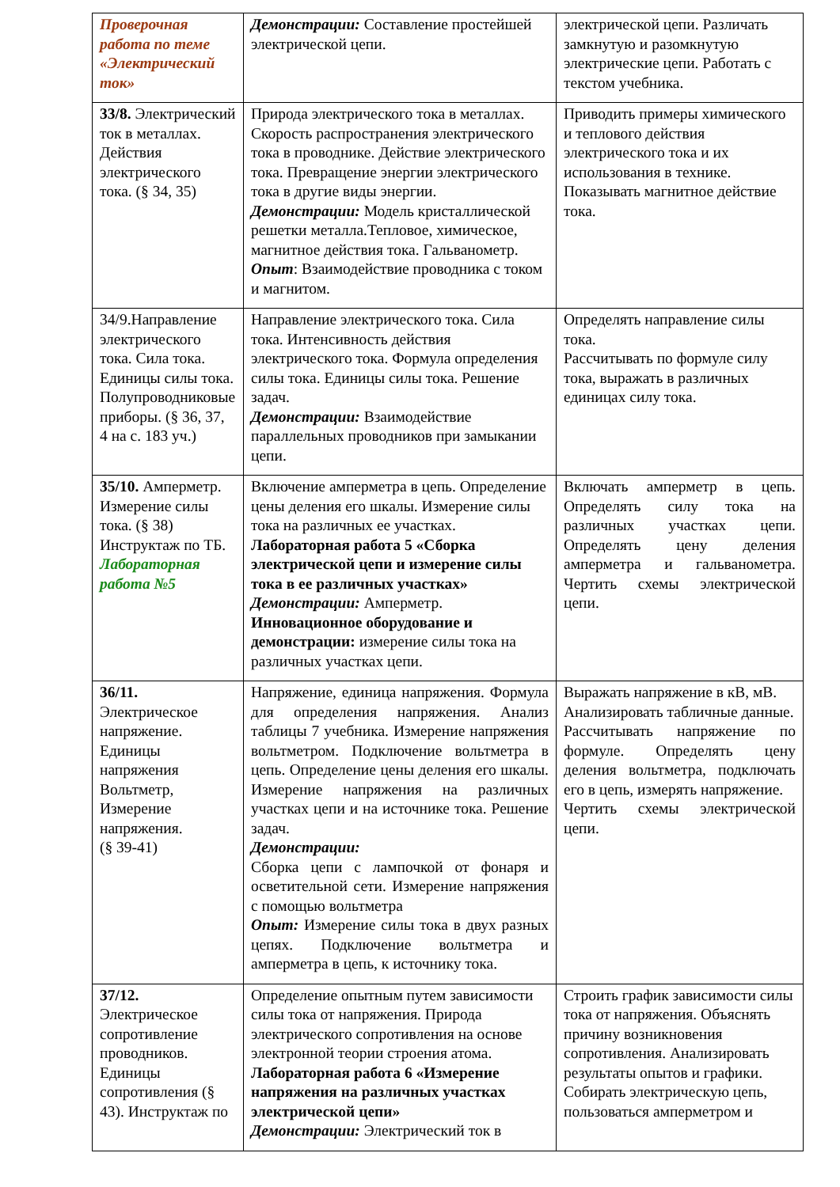| Проверочная работа по теме «Электрический ток» | Демонстрации: Составление простейшей электрической цепи. | электрической цепи. Различать замкнутую и разомкнутую электрические цепи. Работать с текстом учебника. |
| 33/8. Электрический ток в металлах. Действия электрического тока. (§ 34, 35) | Природа электрического тока в металлах. Скорость распространения электрического тока в проводнике. Действие электрического тока. Превращение энергии электрического тока в другие виды энергии. Демонстрации: Модель кристаллической решетки металла.Тепловое, химическое, магнитное действия тока. Гальванометр. Опыт : Взаимодействие проводника с током и магнитом. | Приводить примеры химического и теплового действия электрического тока и их использования в технике. Показывать магнитное действие тока. |
| 34/9.Направление электрического тока. Сила тока. Единицы силы тока. Полупроводниковые приборы. (§ 36, 37, 4 на с. 183 уч.) | Направление электрического тока. Сила тока. Интенсивность действия электрического тока. Формула определения силы тока. Единицы силы тока. Решение задач. Демонстрации: Взаимодействие параллельных проводников при замыкании цепи. | Определять направление силы тока. Рассчитывать по формуле силу тока, выражать в различных единицах силу тока. |
| 35/10. Амперметр. Измерение силы тока. (§ 38) Инструктаж по ТБ. Лабораторная работа №5 | Включение амперметра в цепь. Определение цены деления его шкалы. Измерение силы тока на различных ее участках. Лабораторная работа 5 «Сборка электрической цепи и измерение силы тока в ее различных участках» Демонстрации: Амперметр. Инновационное оборудование и демонстрации: измерение силы тока на различных участках цепи. | Включать амперметр в цепь. Определять силу тока на различных участках цепи. Определять цену деления амперметра и гальванометра. Чертить схемы электрической цепи. |
| 36/11. Электрическое напряжение. Единицы напряжения Вольтметр, Измерение напряжения. (§ 39-41) | Напряжение, единица напряжения. Формула для определения напряжения. Анализ таблицы 7 учебника. Измерение напряжения вольтметром. Подключение вольтметра в цепь. Определение цены деления его шкалы. Измерение напряжения на различных участках цепи и на источнике тока. Решение задач. Демонстрации: Сборка цепи с лампочкой от фонаря и осветительной сети. Измерение напряжения с помощью вольтметра Опыт: Измерение силы тока в двух разных цепях. Подключение вольтметра и амперметра в цепь, к источнику тока. | Выражать напряжение в кВ, мВ. Анализировать табличные данные. Рассчитывать напряжение по формуле. Определять цену деления вольтметра, подключать его в цепь, измерять напряжение. Чертить схемы электрической цепи. |
| 37/12. Электрическое сопротивление проводников. Единицы сопротивления (§ 43). Инструктаж по | Определение опытным путем зависимости силы тока от напряжения. Природа электрического сопротивления на основе электронной теории строения атома. Лабораторная работа 6 «Измерение напряжения на различных участках электрической цепи» Демонстрации: Электрический ток в | Строить график зависимости силы тока от напряжения. Объяснять причину возникновения сопротивления. Анализировать результаты опытов и графики. Собирать электрическую цепь, пользоваться амперметром и |